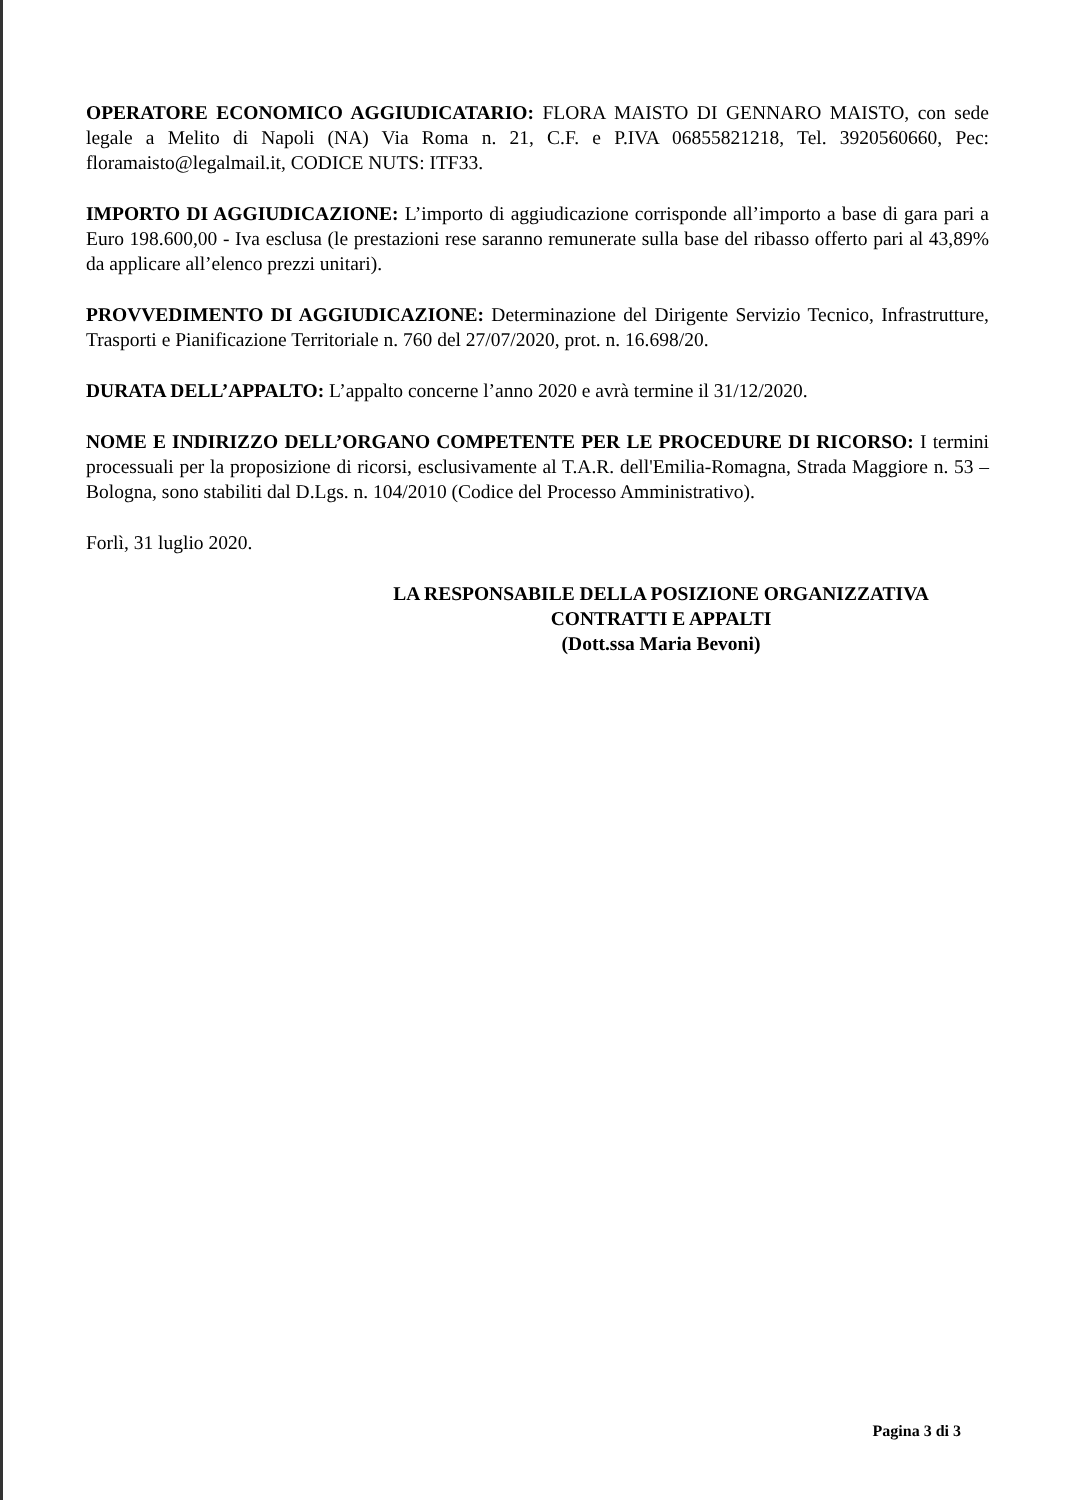OPERATORE ECONOMICO AGGIUDICATARIO: FLORA MAISTO DI GENNARO MAISTO, con sede legale a Melito di Napoli (NA) Via Roma n. 21, C.F. e P.IVA 06855821218, Tel. 3920560660, Pec: floramaisto@legalmail.it, CODICE NUTS: ITF33.
IMPORTO DI AGGIUDICAZIONE: L’importo di aggiudicazione corrisponde all’importo a base di gara pari a Euro 198.600,00 - Iva esclusa (le prestazioni rese saranno remunerate sulla base del ribasso offerto pari al 43,89% da applicare all’elenco prezzi unitari).
PROVVEDIMENTO DI AGGIUDICAZIONE: Determinazione del Dirigente Servizio Tecnico, Infrastrutture, Trasporti e Pianificazione Territoriale n. 760 del 27/07/2020, prot. n. 16.698/20.
DURATA DELL’APPALTO: L’appalto concerne l’anno 2020 e avrà termine il 31/12/2020.
NOME E INDIRIZZO DELL’ORGANO COMPETENTE PER LE PROCEDURE DI RICORSO: I termini processuali per la proposizione di ricorsi, esclusivamente al T.A.R. dell'Emilia-Romagna, Strada Maggiore n. 53 – Bologna, sono stabiliti dal D.Lgs. n. 104/2010 (Codice del Processo Amministrativo).
Forlì, 31 luglio 2020.
LA RESPONSABILE DELLA POSIZIONE ORGANIZZATIVA
CONTRATTI E APPALTI
(Dott.ssa Maria Bevoni)
Pagina 3 di 3